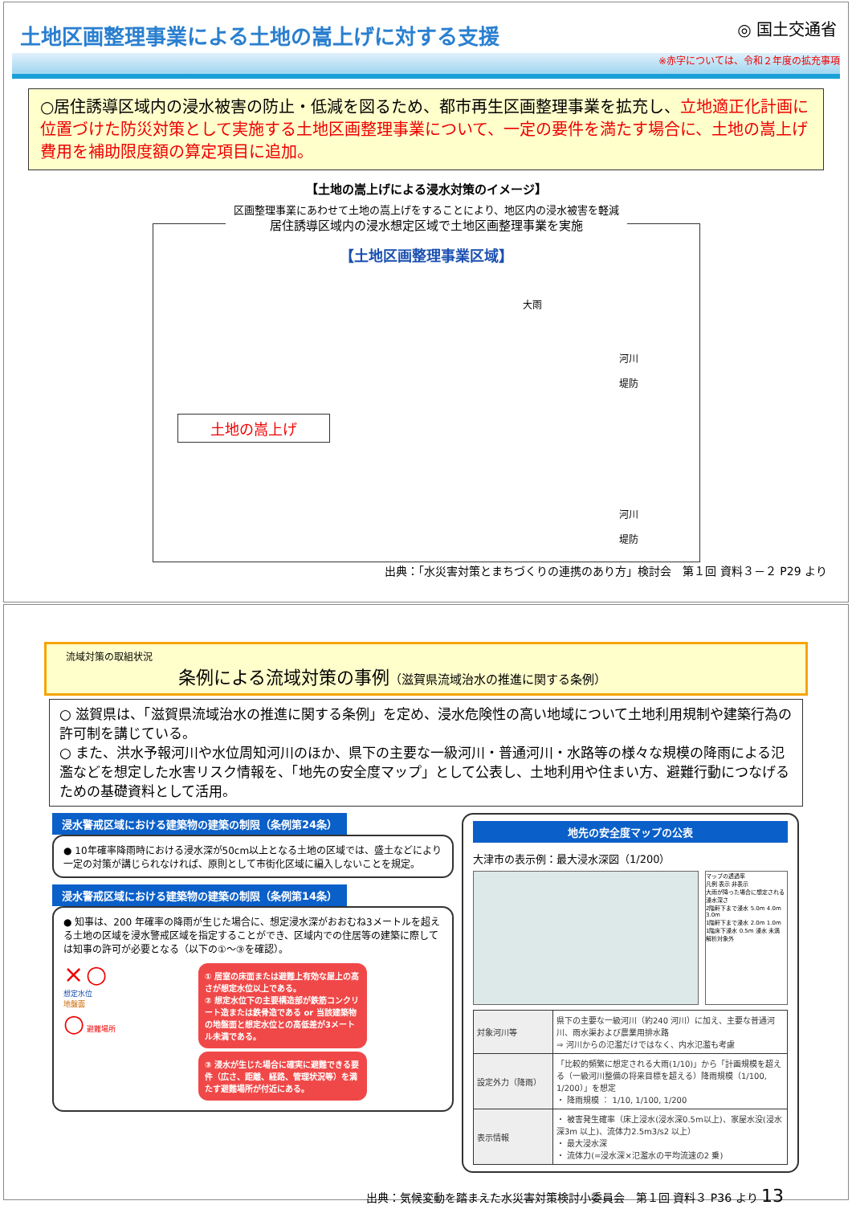土地区画整理事業による土地の嵩上げに対する支援
◎ 国土交通省
※赤字については、令和２年度の拡充事項
○居住誘導区域内の浸水被害の防止・低減を図るため、都市再生区画整理事業を拡充し、立地適正化計画に位置づけた防災対策として実施する土地区画整理事業について、一定の要件を満たす場合に、土地の嵩上げ費用を補助限度額の算定項目に追加。
【土地の嵩上げによる浸水対策のイメージ】
区画整理事業にあわせて土地の嵩上げをすることにより、地区内の浸水被害を軽減
居住誘導区域内の浸水想定区域で土地区画整理事業を実施
【土地区画整理事業区域】
大雨
河川
堤防
土地の嵩上げ
河川
堤防
出典：「水災害対策とまちづくりの連携のあり方」検討会　第１回 資料３－２ P29 より
流域対策の取組状況
条例による流域対策の事例（滋賀県流域治水の推進に関する条例）
○ 滋賀県は、「滋賀県流域治水の推進に関する条例」を定め、浸水危険性の高い地域について土地利用規制や建築行為の許可制を講じている。
○ また、洪水予報河川や水位周知河川のほか、県下の主要な一級河川・普通河川・水路等の様々な規模の降雨による氾濫などを想定した水害リスク情報を、「地先の安全度マップ」として公表し、土地利用や住まい方、避難行動につなげるための基礎資料として活用。
浸水警戒区域における建築物の建築の制限（条例第24条）
● 10年確率降雨時における浸水深が50cm以上となる土地の区域では、盛土などにより一定の対策が講じられなければ、原則として市街化区域に編入しないことを規定。
浸水警戒区域における建築物の建築の制限（条例第14条）
● 知事は、200 年確率の降雨が生じた場合に、想定浸水深がおおむね3メートルを超える土地の区域を浸水警戒区域を指定することができ、区域内での住居等の建築に際しては知事の許可が必要となる（以下の①～③を確認）。
× ○
想定水位
地盤面
○ 避難場所
① 居室の床面または避難上有効な屋上の高さが想定水位以上である。
② 想定水位下の主要構造部が鉄筋コンクリート造または鉄骨造である or 当該建築物の地盤面と想定水位との高低差が3メートル未満である。
③ 浸水が生じた場合に確実に避難できる要件（広さ、距離、経路、管理状況等）を満たす避難場所が付近にある。
地先の安全度マップの公表
大津市の表示例：最大浸水深図（1/200）
マップの透過率
凡例 表示 非表示
大雨が降った場合に想定される浸水深さ
2階軒下まで浸水 5.0m 4.0m 3.0m
1階軒下まで浸水 2.0m 1.0m
1階床下浸水 0.5m 浸水 未満
解析対象外
| 対象河川等 | 県下の主要な一級河川（約240 河川）に加え、主要な普通河川、雨水渠および農業用排水路 ⇒ 河川からの氾濫だけではなく、内水氾濫も考慮 |
| 設定外力（降雨） | 「比較的頻繁に想定される大雨(1/10)」から「計画規模を超える（一級河川整備の将来目標を超える）降雨規模（1/100, 1/200）」を想定 ・ 降雨規模 ： 1/10, 1/100, 1/200 |
| 表示情報 | ・ 被害発生確率（床上浸水(浸水深0.5m以上)、家屋水没(浸水深3m 以上)、流体力2.5m3/s2 以上） ・ 最大浸水深 ・ 流体力(=浸水深×氾濫水の平均流速の2 乗) |
出典：気候変動を踏まえた水災害対策検討小委員会　第１回 資料３ P36 より 13